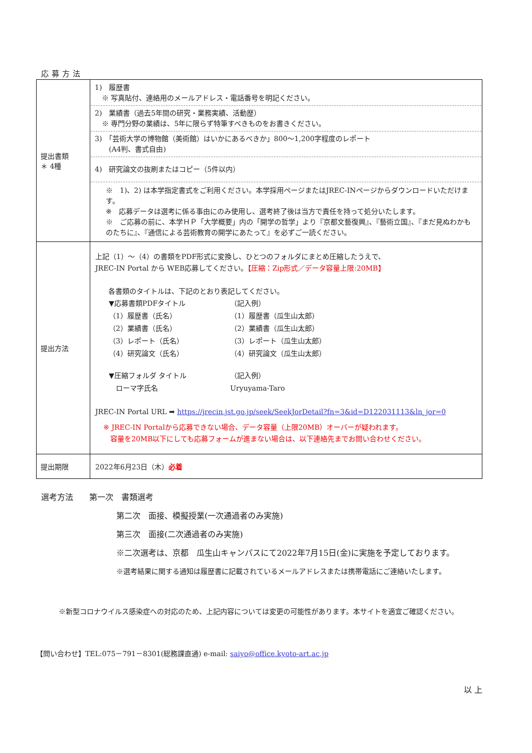応募方法
| 提出書類 ＊ 4種 | 1) 履歴書 ※ 写真貼付、連絡用のメールアドレス・電話番号を明記ください。 2) 業績書（過去5年間の研究・業務実績、活動歴） ※ 専門分野の業績は、5年に限らず特筆すべきものをお書きください。 3) 「芸術大学の博物館（美術館）はいかにあるべきか」800～1,200字程度のレポート (A4判、書式自由) 4) 研究論文の抜刷またはコピー（5件以内） ※ 1)、2) は本学指定書式をご利用ください。本学採用ページまたはJREC-INページからダウンロードいただけます。 ※ 応募データは選考に係る事由にのみ使用し、選考終了後は当方で責任を持って処分いたします。 ※ ご応募の前に、本学ＨＰ「大学概要」内の「開学の哲学」より『京都文藝復興』、『藝術立国』、『まだ見ぬわかものたちに』、『通信による芸術教育の開学にあたって』を必ずご一読ください。 |
| 提出方法 | 上記（1）～（4）の書類をPDF形式に変換し、ひとつのフォルダにまとめ圧縮したうえで、 JREC-IN Portal から WEB応募してください。 【圧縮：Zip形式／データ容量上限:20MB】 各書類のタイトルは、下記のとおり表記してください。 / ▼応募書類PDFタイトル / （記入例） / / （1）履歴書（氏名） / （1）履歴書（瓜生山太郎） / / （2）業績書（氏名） / （2）業績書（瓜生山太郎） / / （3）レポート（氏名） / （3）レポート（瓜生山太郎） / / （4）研究論文（氏名） / （4）研究論文（瓜生山太郎） / / ▼圧縮フォルダ タイトル / （記入例） / / ローマ字氏名 / Uryuyama-Taro / JREC-IN Portal URL ➡ https://jrecin.jst.go.jp/seek/SeekJorDetail?fn=3&id=D122031113&ln_jor=0 ※ JREC-IN Portalから応募できない場合、データ容量（上限20MB）オーバーが疑われます。 容量を20MB以下にしても応募フォームが進まない場合は、以下連絡先までお問い合わせください。 |
| 提出期限 | 2022年6月23日（木） 必着 |
選考方法　　第一次　書類選考
第二次　面接、模擬授業(一次通過者のみ実施)
第三次　面接(二次通過者のみ実施)
※二次選考は、京都　瓜生山キャンパスにて2022年7月15日(金)に実施を予定しております。
※選考結果に関する通知は履歴書に記載されているメールアドレスまたは携帯電話にご連絡いたします。
※新型コロナウイルス感染症への対応のため、上記内容については変更の可能性があります。本サイトを適宜ご確認ください。
【問い合わせ】TEL:075－791－8301(総務課直通) e-mail: saiyo@office.kyoto-art.ac.jp
以 上